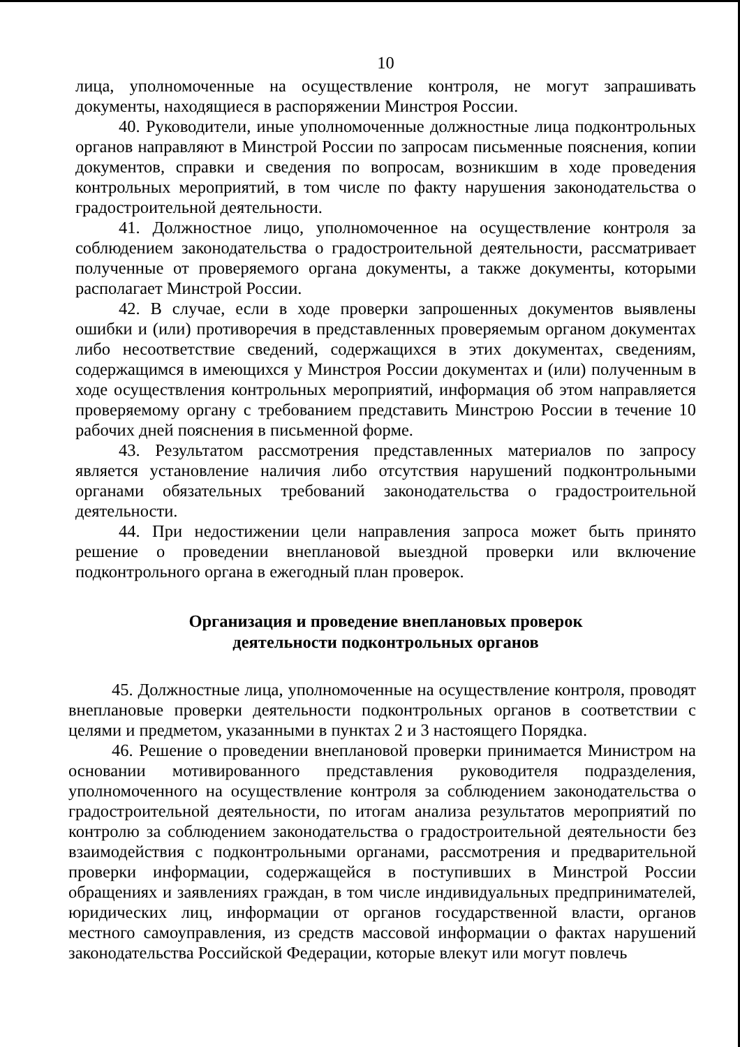10
лица, уполномоченные на осуществление контроля, не могут запрашивать документы, находящиеся в распоряжении Минстроя России.
40. Руководители, иные уполномоченные должностные лица подконтрольных органов направляют в Минстрой России по запросам письменные пояснения, копии документов, справки и сведения по вопросам, возникшим в ходе проведения контрольных мероприятий, в том числе по факту нарушения законодательства о градостроительной деятельности.
41. Должностное лицо, уполномоченное на осуществление контроля за соблюдением законодательства о градостроительной деятельности, рассматривает полученные от проверяемого органа документы, а также документы, которыми располагает Минстрой России.
42. В случае, если в ходе проверки запрошенных документов выявлены ошибки и (или) противоречия в представленных проверяемым органом документах либо несоответствие сведений, содержащихся в этих документах, сведениям, содержащимся в имеющихся у Минстроя России документах и (или) полученным в ходе осуществления контрольных мероприятий, информация об этом направляется проверяемому органу с требованием представить Минстрою России в течение 10 рабочих дней пояснения в письменной форме.
43. Результатом рассмотрения представленных материалов по запросу является установление наличия либо отсутствия нарушений подконтрольными органами обязательных требований законодательства о градостроительной деятельности.
44. При недостижении цели направления запроса может быть принято решение о проведении внеплановой выездной проверки или включение подконтрольного органа в ежегодный план проверок.
Организация и проведение внеплановых проверок
деятельности подконтрольных органов
45. Должностные лица, уполномоченные на осуществление контроля, проводят внеплановые проверки деятельности подконтрольных органов в соответствии с целями и предметом, указанными в пунктах 2 и 3 настоящего Порядка.
46. Решение о проведении внеплановой проверки принимается Министром на основании мотивированного представления руководителя подразделения, уполномоченного на осуществление контроля за соблюдением законодательства о градостроительной деятельности, по итогам анализа результатов мероприятий по контролю за соблюдением законодательства о градостроительной деятельности без взаимодействия с подконтрольными органами, рассмотрения и предварительной проверки информации, содержащейся в поступивших в Минстрой России обращениях и заявлениях граждан, в том числе индивидуальных предпринимателей, юридических лиц, информации от органов государственной власти, органов местного самоуправления, из средств массовой информации о фактах нарушений законодательства Российской Федерации, которые влекут или могут повлечь